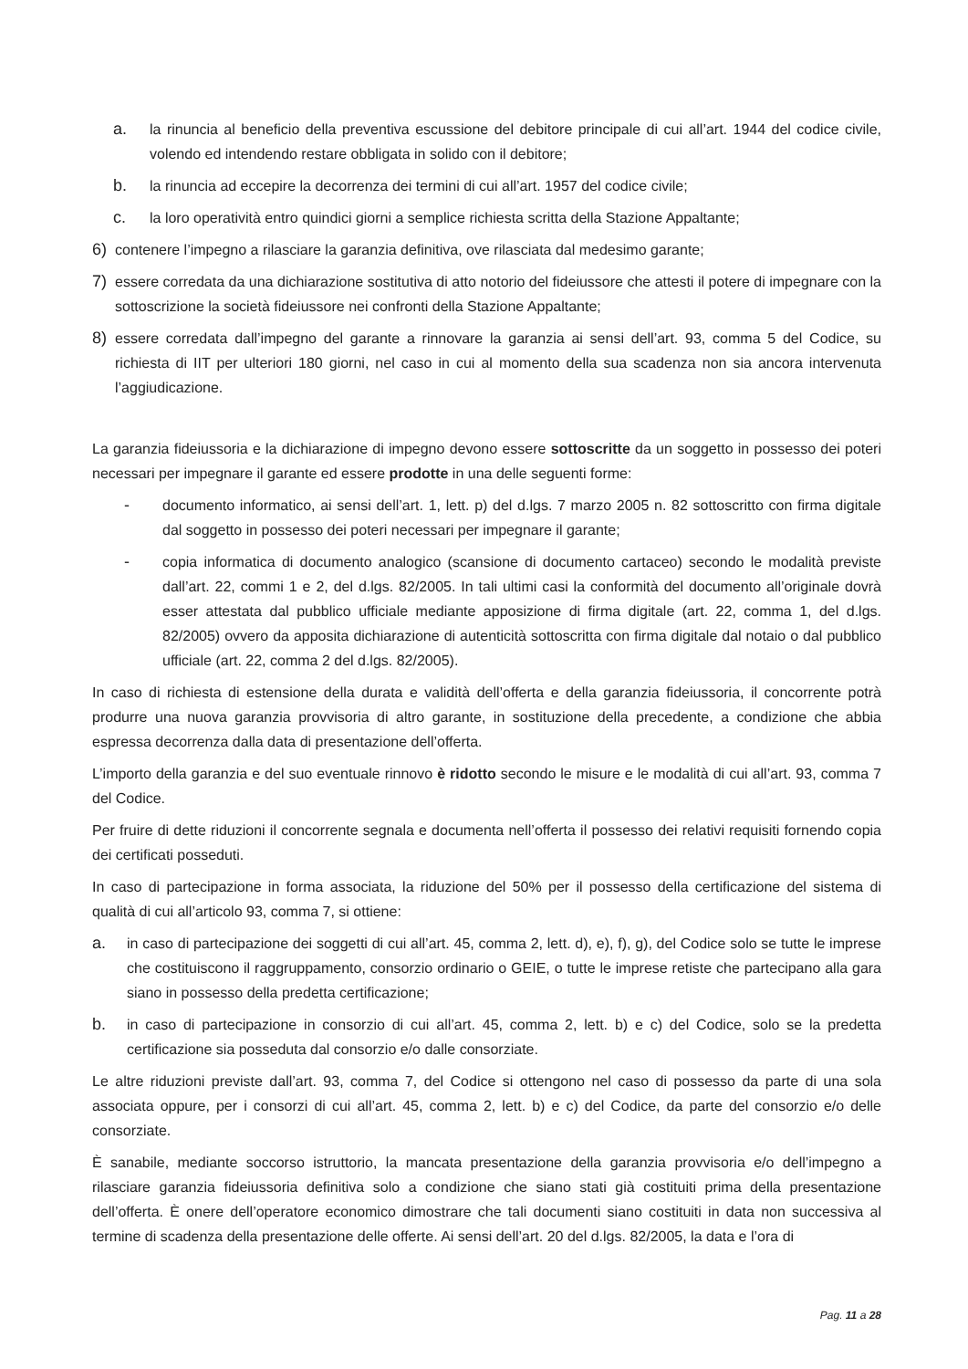a. la rinuncia al beneficio della preventiva escussione del debitore principale di cui all’art. 1944 del codice civile, volendo ed intendendo restare obbligata in solido con il debitore;
b. la rinuncia ad eccepire la decorrenza dei termini di cui all’art. 1957 del codice civile;
c. la loro operatività entro quindici giorni a semplice richiesta scritta della Stazione Appaltante;
6) contenere l’impegno a rilasciare la garanzia definitiva, ove rilasciata dal medesimo garante;
7) essere corredata da una dichiarazione sostitutiva di atto notorio del fideiussore che attesti il potere di impegnare con la sottoscrizione la società fideiussore nei confronti della Stazione Appaltante;
8) essere corredata dall’impegno del garante a rinnovare la garanzia ai sensi dell’art. 93, comma 5 del Codice, su richiesta di IIT per ulteriori 180 giorni, nel caso in cui al momento della sua scadenza non sia ancora intervenuta l’aggiudicazione.
La garanzia fideiussoria e la dichiarazione di impegno devono essere sottoscritte da un soggetto in possesso dei poteri necessari per impegnare il garante ed essere prodotte in una delle seguenti forme:
- documento informatico, ai sensi dell’art. 1, lett. p) del d.lgs. 7 marzo 2005 n. 82 sottoscritto con firma digitale dal soggetto in possesso dei poteri necessari per impegnare il garante;
- copia informatica di documento analogico (scansione di documento cartaceo) secondo le modalità previste dall’art. 22, commi 1 e 2, del d.lgs. 82/2005. In tali ultimi casi la conformità del documento all’originale dovrà esser attestata dal pubblico ufficiale mediante apposizione di firma digitale (art. 22, comma 1, del d.lgs. 82/2005) ovvero da apposita dichiarazione di autenticità sottoscritta con firma digitale dal notaio o dal pubblico ufficiale (art. 22, comma 2 del d.lgs. 82/2005).
In caso di richiesta di estensione della durata e validità dell’offerta e della garanzia fideiussoria, il concorrente potrà produrre una nuova garanzia provvisoria di altro garante, in sostituzione della precedente, a condizione che abbia espressa decorrenza dalla data di presentazione dell’offerta.
L’importo della garanzia e del suo eventuale rinnovo è ridotto secondo le misure e le modalità di cui all’art. 93, comma 7 del Codice.
Per fruire di dette riduzioni il concorrente segnala e documenta nell’offerta il possesso dei relativi requisiti fornendo copia dei certificati posseduti.
In caso di partecipazione in forma associata, la riduzione del 50% per il possesso della certificazione del sistema di qualità di cui all’articolo 93, comma 7, si ottiene:
a. in caso di partecipazione dei soggetti di cui all’art. 45, comma 2, lett. d), e), f), g), del Codice solo se tutte le imprese che costituiscono il raggruppamento, consorzio ordinario o GEIE, o tutte le imprese retiste che partecipano alla gara siano in possesso della predetta certificazione;
b. in caso di partecipazione in consorzio di cui all’art. 45, comma 2, lett. b) e c) del Codice, solo se la predetta certificazione sia posseduta dal consorzio e/o dalle consorziate.
Le altre riduzioni previste dall’art. 93, comma 7, del Codice si ottengono nel caso di possesso da parte di una sola associata oppure, per i consorzi di cui all’art. 45, comma 2, lett. b) e c) del Codice, da parte del consorzio e/o delle consorziate.
È sanabile, mediante soccorso istruttorio, la mancata presentazione della garanzia provvisoria e/o dell’impegno a rilasciare garanzia fideiussoria definitiva solo a condizione che siano stati già costituiti prima della presentazione dell’offerta. È onere dell’operatore economico dimostrare che tali documenti siano costituiti in data non successiva al termine di scadenza della presentazione delle offerte. Ai sensi dell’art. 20 del d.lgs. 82/2005, la data e l’ora di
Pag. 11 a 28